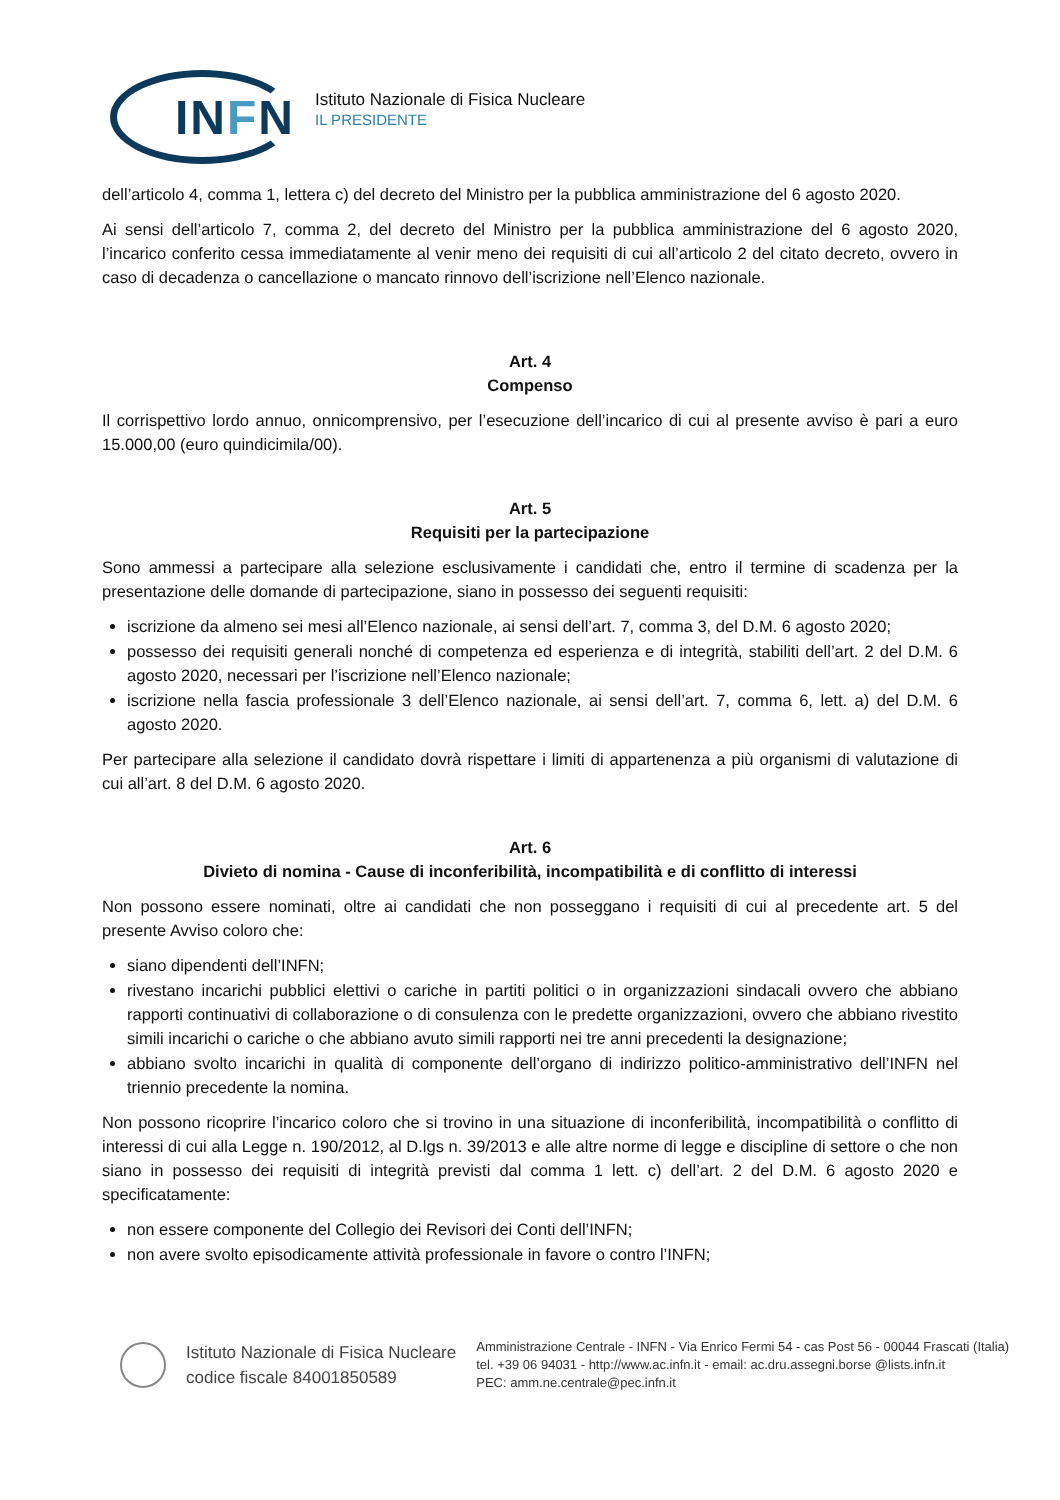INFN
Istituto Nazionale di Fisica Nucleare
IL PRESIDENTE
dell’articolo 4, comma 1, lettera c) del decreto del Ministro per la pubblica amministrazione del 6 agosto 2020.
Ai sensi dell’articolo 7, comma 2, del decreto del Ministro per la pubblica amministrazione del 6 agosto 2020, l’incarico conferito cessa immediatamente al venir meno dei requisiti di cui all’articolo 2 del citato decreto, ovvero in caso di decadenza o cancellazione o mancato rinnovo dell’iscrizione nell’Elenco nazionale.
Art. 4
Compenso
Il corrispettivo lordo annuo, onnicomprensivo, per l’esecuzione dell’incarico di cui al presente avviso è pari a euro 15.000,00 (euro quindicimila/00).
Art. 5
Requisiti per la partecipazione
Sono ammessi a partecipare alla selezione esclusivamente i candidati che, entro il termine di scadenza per la presentazione delle domande di partecipazione, siano in possesso dei seguenti requisiti:
iscrizione da almeno sei mesi all’Elenco nazionale, ai sensi dell’art. 7, comma 3, del D.M. 6 agosto 2020;
possesso dei requisiti generali nonché di competenza ed esperienza e di integrità, stabiliti dell’art. 2 del D.M. 6 agosto 2020, necessari per l’iscrizione nell’Elenco nazionale;
iscrizione nella fascia professionale 3 dell’Elenco nazionale, ai sensi dell’art. 7, comma 6, lett. a) del D.M. 6 agosto 2020.
Per partecipare alla selezione il candidato dovrà rispettare i limiti di appartenenza a più organismi di valutazione di cui all’art. 8 del D.M. 6 agosto 2020.
Art. 6
Divieto di nomina - Cause di inconferibilità, incompatibilità e di conflitto di interessi
Non possono essere nominati, oltre ai candidati che non posseggano i requisiti di cui al precedente art. 5 del presente Avviso coloro che:
siano dipendenti dell’INFN;
rivestano incarichi pubblici elettivi o cariche in partiti politici o in organizzazioni sindacali ovvero che abbiano rapporti continuativi di collaborazione o di consulenza con le predette organizzazioni, ovvero che abbiano rivestito simili incarichi o cariche o che abbiano avuto simili rapporti nei tre anni precedenti la designazione;
abbiano svolto incarichi in qualità di componente dell’organo di indirizzo politico-amministrativo dell’INFN nel triennio precedente la nomina.
Non possono ricoprire l’incarico coloro che si trovino in una situazione di inconferibilità, incompatibilità o conflitto di interessi di cui alla Legge n. 190/2012, al D.lgs n. 39/2013 e alle altre norme di legge e discipline di settore o che non siano in possesso dei requisiti di integrità previsti dal comma 1 lett. c) dell’art. 2 del D.M. 6 agosto 2020 e specificatamente:
non essere componente del Collegio dei Revisori dei Conti dell’INFN;
non avere svolto episodicamente attività professionale in favore o contro l’INFN;
Istituto Nazionale di Fisica Nucleare
codice fiscale 84001850589
Amministrazione Centrale - INFN - Via Enrico Fermi 54 - cas Post 56 - 00044 Frascati (Italia)
tel. +39 06 94031 - http://www.ac.infn.it - email: ac.dru.assegni.borse @lists.infn.it
PEC: amm.ne.centrale@pec.infn.it